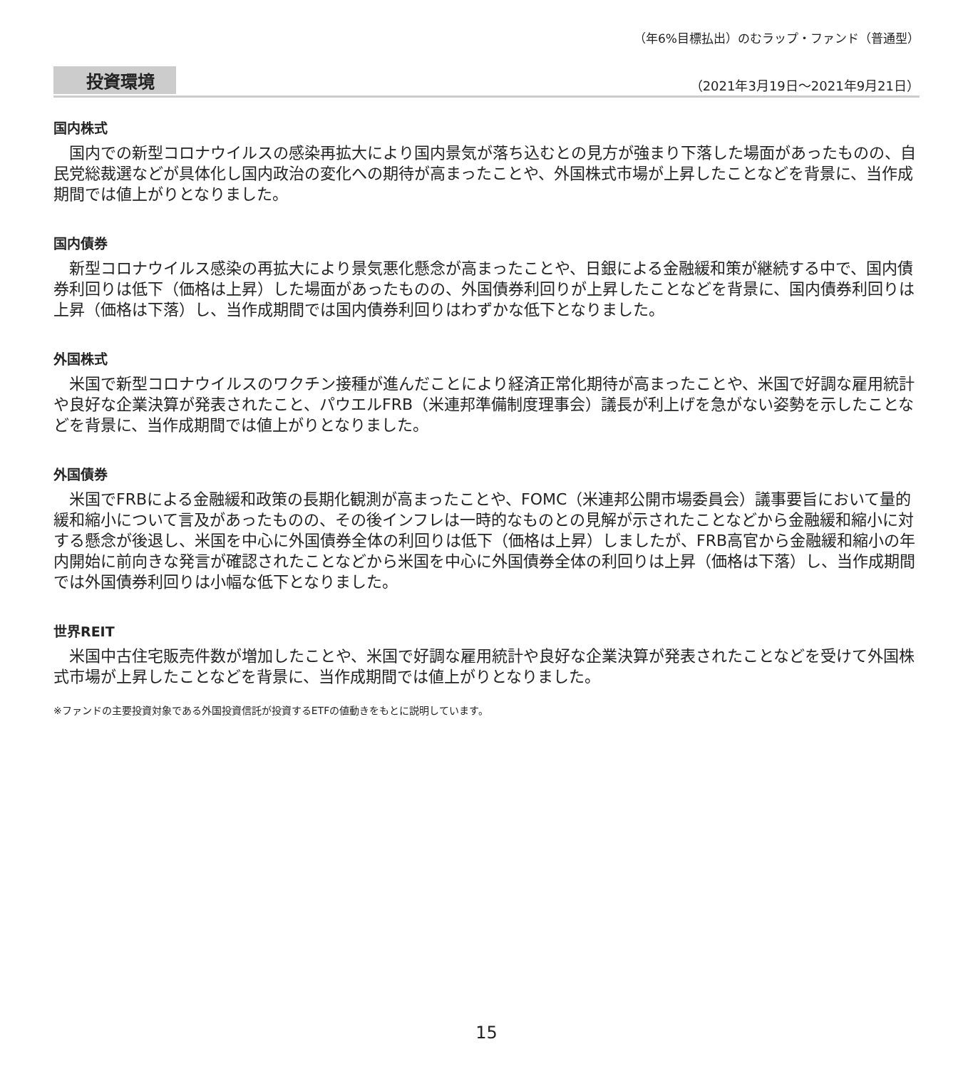（年6%目標払出）のむラップ・ファンド（普通型）
投資環境
（2021年3月19日～2021年9月21日）
国内株式
国内での新型コロナウイルスの感染再拡大により国内景気が落ち込むとの見方が強まり下落した場面があったものの、自民党総裁選などが具体化し国内政治の変化への期待が高まったことや、外国株式市場が上昇したことなどを背景に、当作成期間では値上がりとなりました。
国内債券
新型コロナウイルス感染の再拡大により景気悪化懸念が高まったことや、日銀による金融緩和策が継続する中で、国内債券利回りは低下（価格は上昇）した場面があったものの、外国債券利回りが上昇したことなどを背景に、国内債券利回りは上昇（価格は下落）し、当作成期間では国内債券利回りはわずかな低下となりました。
外国株式
米国で新型コロナウイルスのワクチン接種が進んだことにより経済正常化期待が高まったことや、米国で好調な雇用統計や良好な企業決算が発表されたこと、パウエルFRB（米連邦準備制度理事会）議長が利上げを急がない姿勢を示したことなどを背景に、当作成期間では値上がりとなりました。
外国債券
米国でFRBによる金融緩和政策の長期化観測が高まったことや、FOMC（米連邦公開市場委員会）議事要旨において量的緩和縮小について言及があったものの、その後インフレは一時的なものとの見解が示されたことなどから金融緩和縮小に対する懸念が後退し、米国を中心に外国債券全体の利回りは低下（価格は上昇）しましたが、FRB高官から金融緩和縮小の年内開始に前向きな発言が確認されたことなどから米国を中心に外国債券全体の利回りは上昇（価格は下落）し、当作成期間では外国債券利回りは小幅な低下となりました。
世界REIT
米国中古住宅販売件数が増加したことや、米国で好調な雇用統計や良好な企業決算が発表されたことなどを受けて外国株式市場が上昇したことなどを背景に、当作成期間では値上がりとなりました。
※ファンドの主要投資対象である外国投資信託が投資するETFの値動きをもとに説明しています。
15